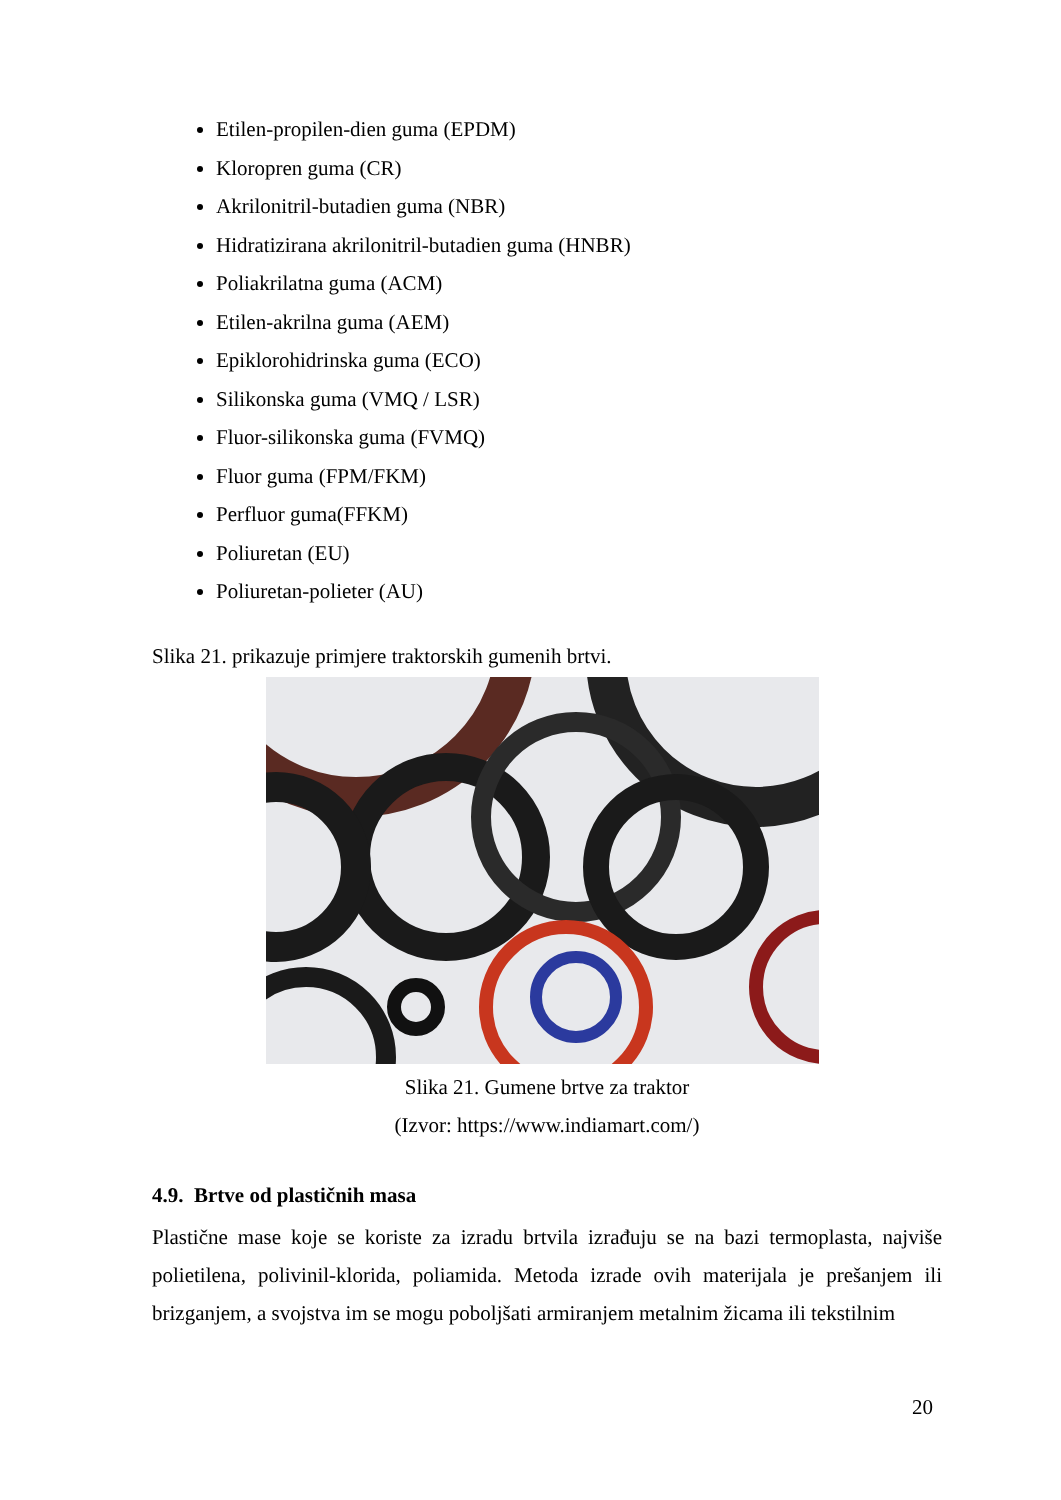Etilen-propilen-dien guma (EPDM)
Kloropren guma (CR)
Akrilonitril-butadien guma (NBR)
Hidratizirana akrilonitril-butadien guma (HNBR)
Poliakrilatna guma (ACM)
Etilen-akrilna guma (AEM)
Epiklorohidrinska guma (ECO)
Silikonska guma (VMQ / LSR)
Fluor-silikonska guma (FVMQ)
Fluor guma (FPM/FKM)
Perfluor guma(FFKM)
Poliuretan (EU)
Poliuretan-polieter (AU)
Slika 21. prikazuje primjere traktorskih gumenih brtvi.
Slika 21. Gumene brtve za traktor
(Izvor: https://www.indiamart.com/)
4.9. Brtve od plastičnih masa
Plastične mase koje se koriste za izradu brtvila izrađuju se na bazi termoplasta, najviše polietilena, polivinil-klorida, poliamida. Metoda izrade ovih materijala je prešanjem ili brizganjem, a svojstva im se mogu poboljšati armiranjem metalnim žicama ili tekstilnim
20